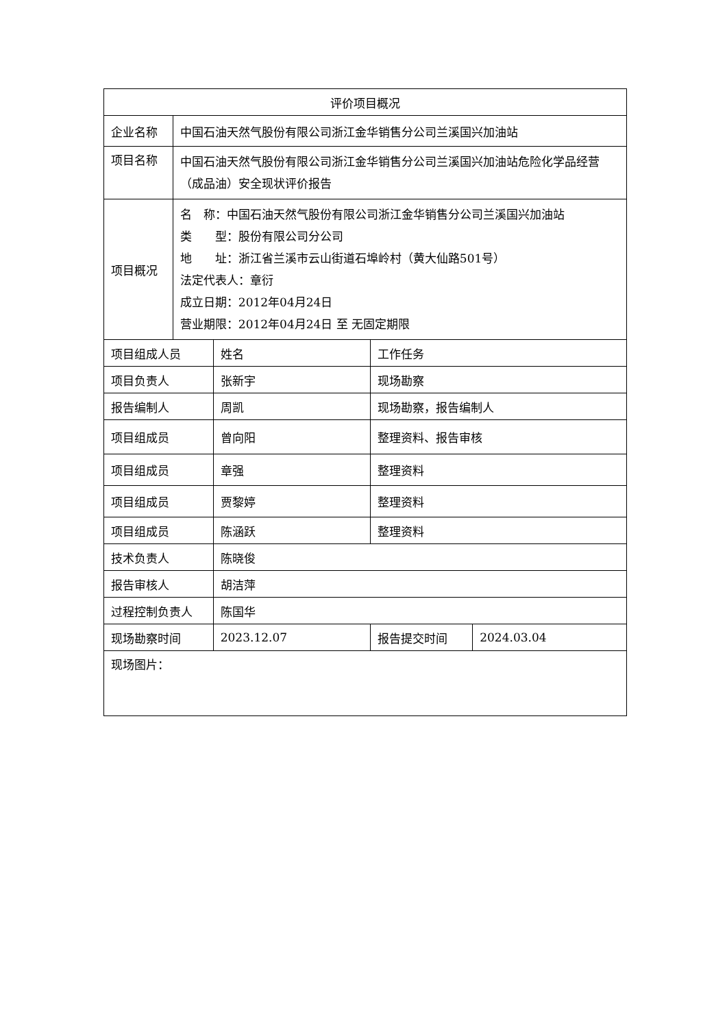| 评价项目概况 | | | | |
| 企业名称 | 中国石油天然气股份有限公司浙江金华销售分公司兰溪国兴加油站 | | | |
| 项目名称 | 中国石油天然气股份有限公司浙江金华销售分公司兰溪国兴加油站危险化学品经营（成品油）安全现状评价报告 | | | |
| 项目概况 | 名 称：中国石油天然气股份有限公司浙江金华销售分公司兰溪国兴加油站 类 型：股份有限公司分公司 地 址：浙江省兰溪市云山街道石埠岭村（黄大仙路501号） 法定代表人：章衍 成立日期：2012年04月24日 营业期限：2012年04月24日 至 无固定期限 | | | |
| 项目组成人员 | | 姓名 | 工作任务 | |
| 项目负责人 | | 张新宇 | 现场勘察 | |
| 报告编制人 | | 周凯 | 现场勘察，报告编制人 | |
| 项目组成员 | | 曾向阳 | 整理资料、报告审核 | |
| 项目组成员 | | 章强 | 整理资料 | |
| 项目组成员 | | 贾黎婷 | 整理资料 | |
| 项目组成员 | | 陈涵跃 | 整理资料 | |
| 技术负责人 | | 陈晓俊 | | |
| 报告审核人 | | 胡洁萍 | | |
| 过程控制负责人 | | 陈国华 | | |
| 现场勘察时间 | | 2023.12.07 | 报告提交时间 | 2024.03.04 |
| 现场图片： | | | | |